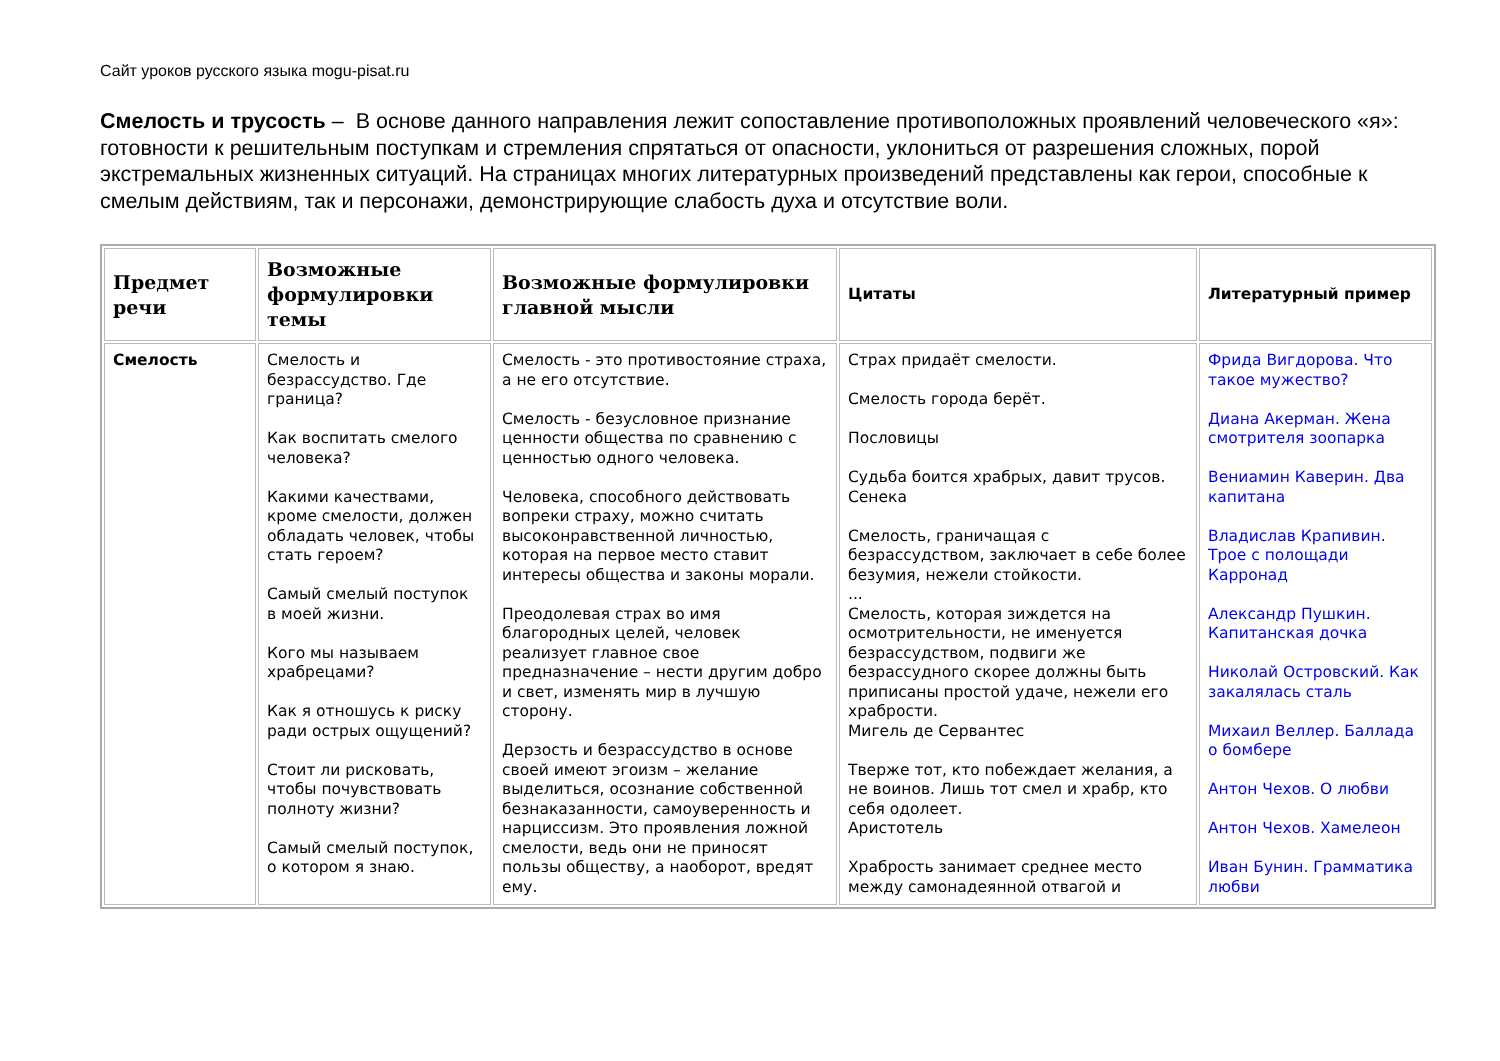Сайт уроков русского языка mogu-pisat.ru
Смелость и трусость – В основе данного направления лежит сопоставление противоположных проявлений человеческого «я»: готовности к решительным поступкам и стремления спрятаться от опасности, уклониться от разрешения сложных, порой экстремальных жизненных ситуаций. На страницах многих литературных произведений представлены как герои, способные к смелым действиям, так и персонажи, демонстрирующие слабость духа и отсутствие воли.
| Предмет речи | Возможные формулировки темы | Возможные формулировки главной мысли | Цитаты | Литературный пример |
| --- | --- | --- | --- | --- |
| Смелость | Смелость и безрассудство. Где граница? Как воспитать смелого человека? Какими качествами, кроме смелости, должен обладать человек, чтобы стать героем? Самый смелый поступок в моей жизни. Кого мы называем храбрецами? Как я отношусь к риску ради острых ощущений? Стоит ли рисковать, чтобы почувствовать полноту жизни? Самый смелый поступок, о котором я знаю. | Смелость - это противостояние страха, а не его отсутствие. Смелость - безусловное признание ценности общества по сравнению с ценностью одного человека. Человека, способного действовать вопреки страху, можно считать высоконравственной личностью, которая на первое место ставит интересы общества и законы морали. Преодолевая страх во имя благородных целей, человек реализует главное свое предназначение – нести другим добро и свет, изменять мир в лучшую сторону. Дерзость и безрассудство в основе своей имеют эгоизм – желание выделиться, осознание собственной безнаказанности, самоуверенность и нарциссизм. Это проявления ложной смелости, ведь они не приносят пользы обществу, а наоборот, вредят ему. | Страх придаёт смелости. Смелость города берёт. Пословицы Судьба боится храбрых, давит трусов. Сенека Смелость, граничащая с безрассудством, заключает в себе более безумия, нежели стойкости. ... Смелость, которая зиждется на осмотрительности, не именуется безрассудством, подвиги же безрассудного скорее должны быть приписаны простой удаче, нежели его храбрости. Мигель де Сервантес Тверже тот, кто побеждает желания, а не воинов. Лишь тот смел и храбр, кто себя одолеет. Аристотель Храбрость занимает среднее место между самонадеянной отвагой и | Фрида Вигдорова. Что такое мужество? Диана Акерман. Жена смотрителя зоопарка Вениамин Каверин. Два капитана Владислав Крапивин. Трое с полощади Карронад Александр Пушкин. Капитанская дочка Николай Островский. Как закалялась сталь Михаил Веллер. Баллада о бомбере Антон Чехов. О любви Антон Чехов. Хамелеон Иван Бунин. Грамматика любви |